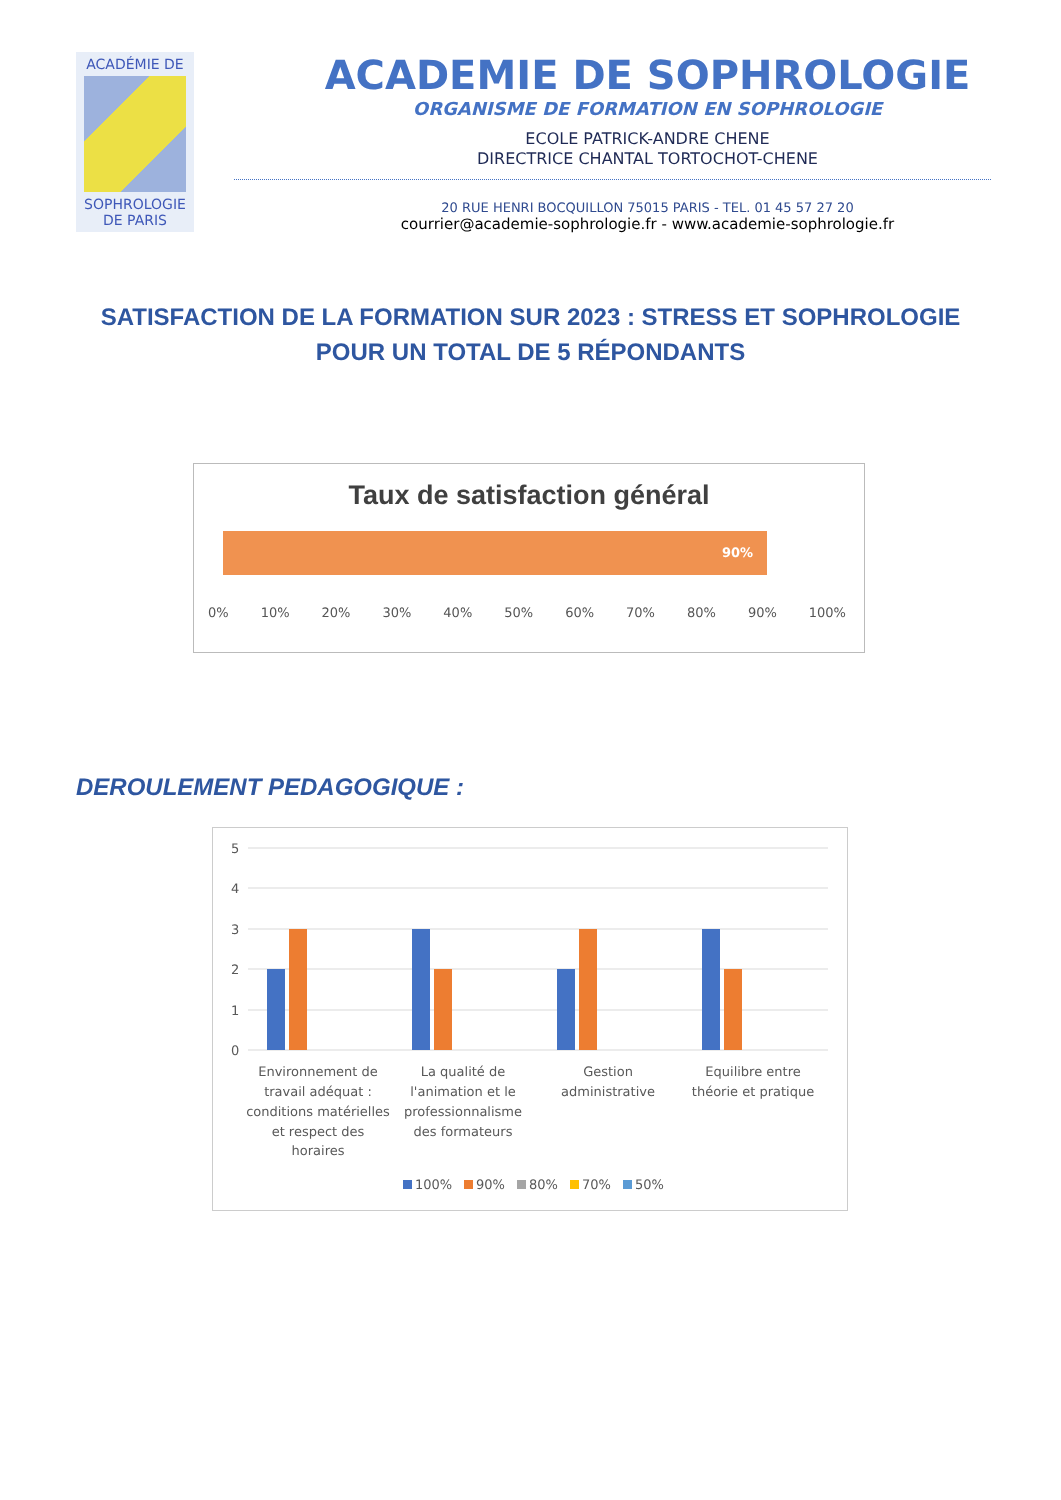ACADÉMIE DE
SOPHROLOGIE
DE PARIS
ACADEMIE DE SOPHROLOGIE
ORGANISME DE FORMATION EN SOPHROLOGIE
ECOLE PATRICK-ANDRE CHENE
DIRECTRICE CHANTAL TORTOCHOT-CHENE
20 RUE HENRI BOCQUILLON 75015 PARIS - TEL. 01 45 57 27 20
courrier@academie-sophrologie.fr - www.academie-sophrologie.fr
SATISFACTION DE LA FORMATION SUR 2023 : STRESS ET SOPHROLOGIE
POUR UN TOTAL DE 5 RÉPONDANTS
Taux de satisfaction général
90%
0% 10% 20% 30% 40% 50% 60% 70% 80% 90% 100%
DEROULEMENT PEDAGOGIQUE :
5
4
3
2
1
0
Environnement de
travail adéquat :
conditions matérielles
et respect des
horaires
La qualité de
l'animation et le
professionnalisme
des formateurs
Gestion
administrative
Equilibre entre
théorie et pratique
100%
90%
80%
70%
50%